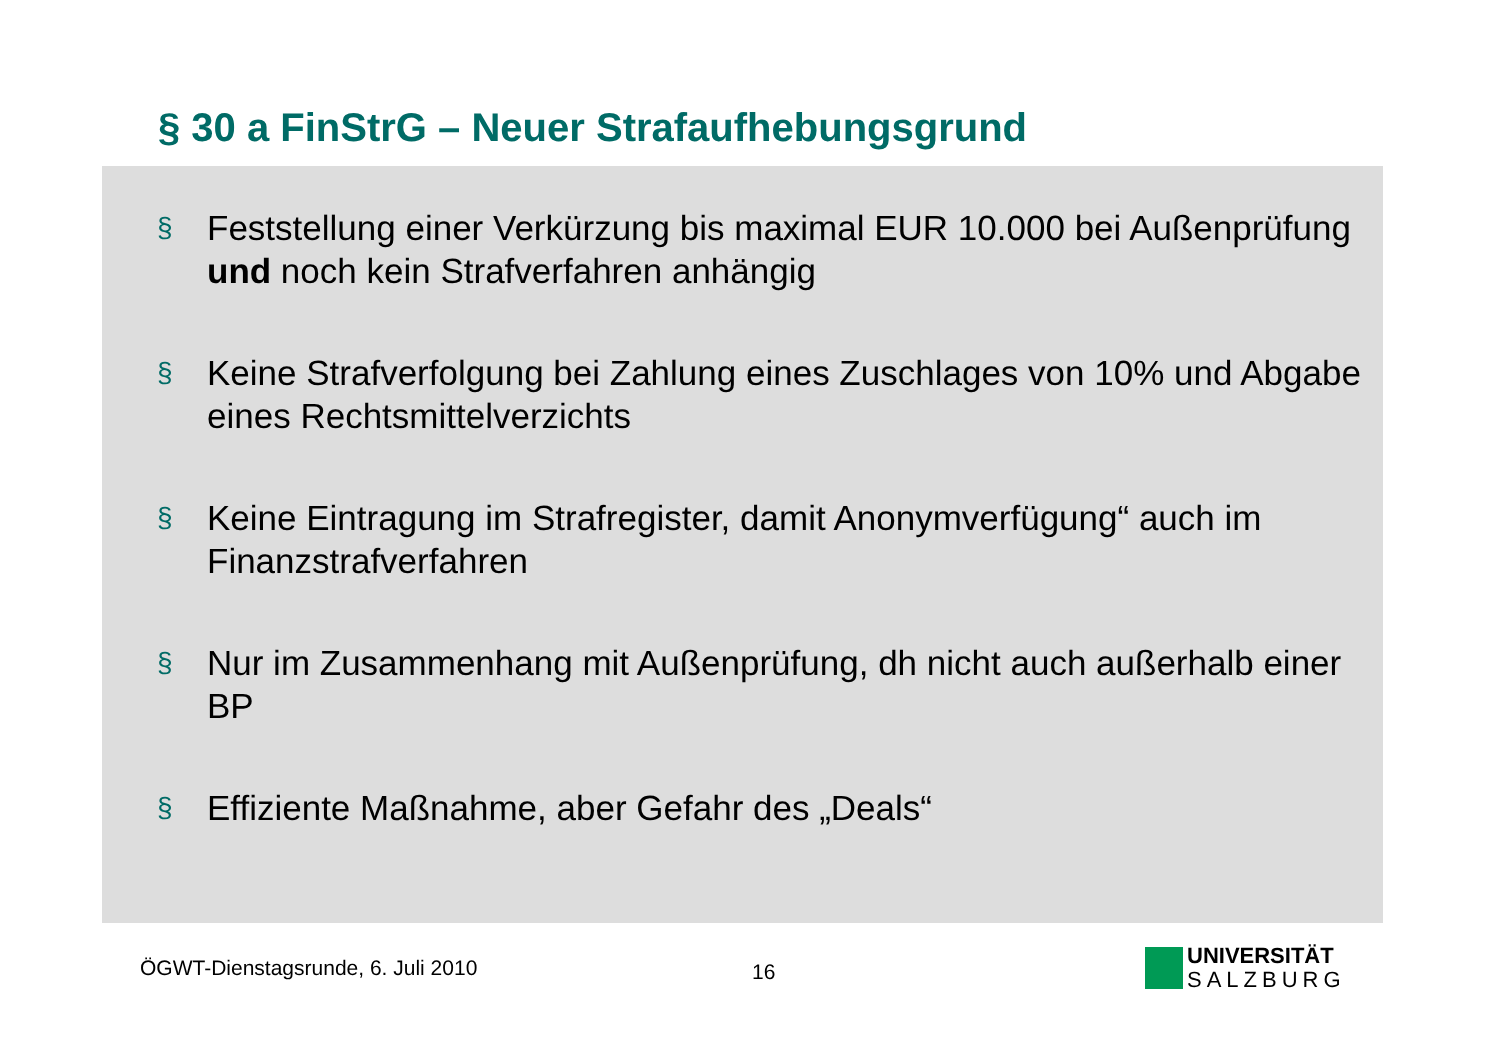§ 30 a FinStrG – Neuer Strafaufhebungsgrund
§ Feststellung einer Verkürzung bis maximal EUR 10.000 bei Außenprüfung und noch kein Strafverfahren anhängig
§ Keine Strafverfolgung bei Zahlung eines Zuschlages von 10% und Abgabe eines Rechtsmittelverzichts
§ Keine Eintragung im Strafregister, damit Anonymverfügung“ auch im Finanzstrafverfahren
§ Nur im Zusammenhang mit Außenprüfung, dh nicht auch außerhalb einer BP
§ Effiziente Maßnahme, aber Gefahr des „Deals“
ÖGWT-Dienstagsrunde, 6. Juli 2010
16
UNIVERSITÄT
SALZBURG